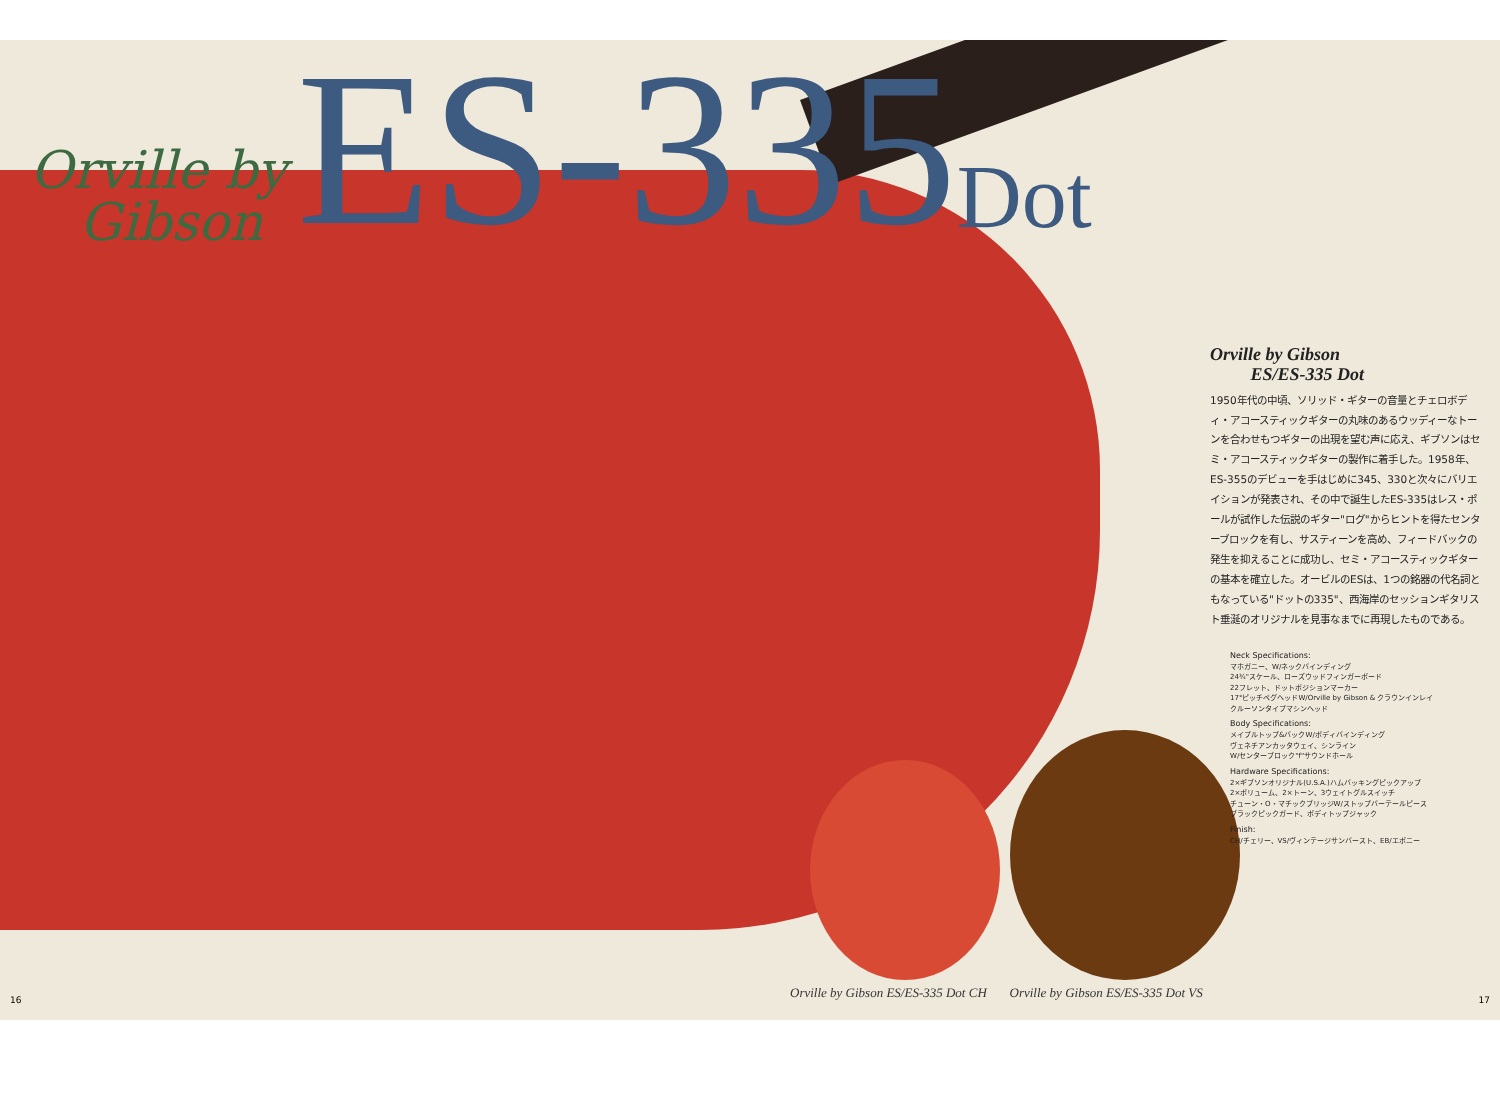Orville by
Gibson
ES-335
Dot
Orville by Gibson
ES/ES-335 Dot
1950年代の中頃、ソリッド・ギターの音量とチェロボディ・アコースティックギターの丸味のあるウッディーなトーンを合わせもつギターの出現を望む声に応え、ギブソンはセミ・アコースティックギターの製作に着手した。1958年、ES-355のデビューを手はじめに345、330と次々にバリエイションが発表され、その中で誕生したES-335はレス・ポールが試作した伝説のギター"ログ"からヒントを得たセンターブロックを有し、サスティーンを高め、フィードバックの発生を抑えることに成功し、セミ・アコースティックギターの基本を確立した。オービルのESは、1つの銘器の代名詞ともなっている"ドットの335"、西海岸のセッションギタリスト垂涎のオリジナルを見事なまでに再現したものである。
Neck Specifications:
マホガニー、W/ネックバインディング
24¾"スケール、ローズウッドフィンガーボード
22フレット、ドットポジションマーカー
17°ピッチペグヘッドW/Orville by Gibson & クラウンインレイ
クルーソンタイプマシンヘッド
Body Specifications:
メイプルトップ&バックW/ボディバインディング
ヴェネチアンカッタウェイ、シンライン
W/センターブロック"f"サウンドホール
Hardware Specifications:
2×ギブソンオリジナル(U.S.A.)ハムバッキングピックアップ
2×ボリューム、2×トーン、3ウェイトグルスイッチ
チューン・O・マチックブリッジW/ストップバーテールピース
ブラックピックガード、ボディトップジャック
Finish:
CH/チェリー、VS/ヴィンテージサンバースト、EB/エボニー
Orville by Gibson ES/ES-335 Dot CH Orville by Gibson ES/ES-335 Dot VS
16 17